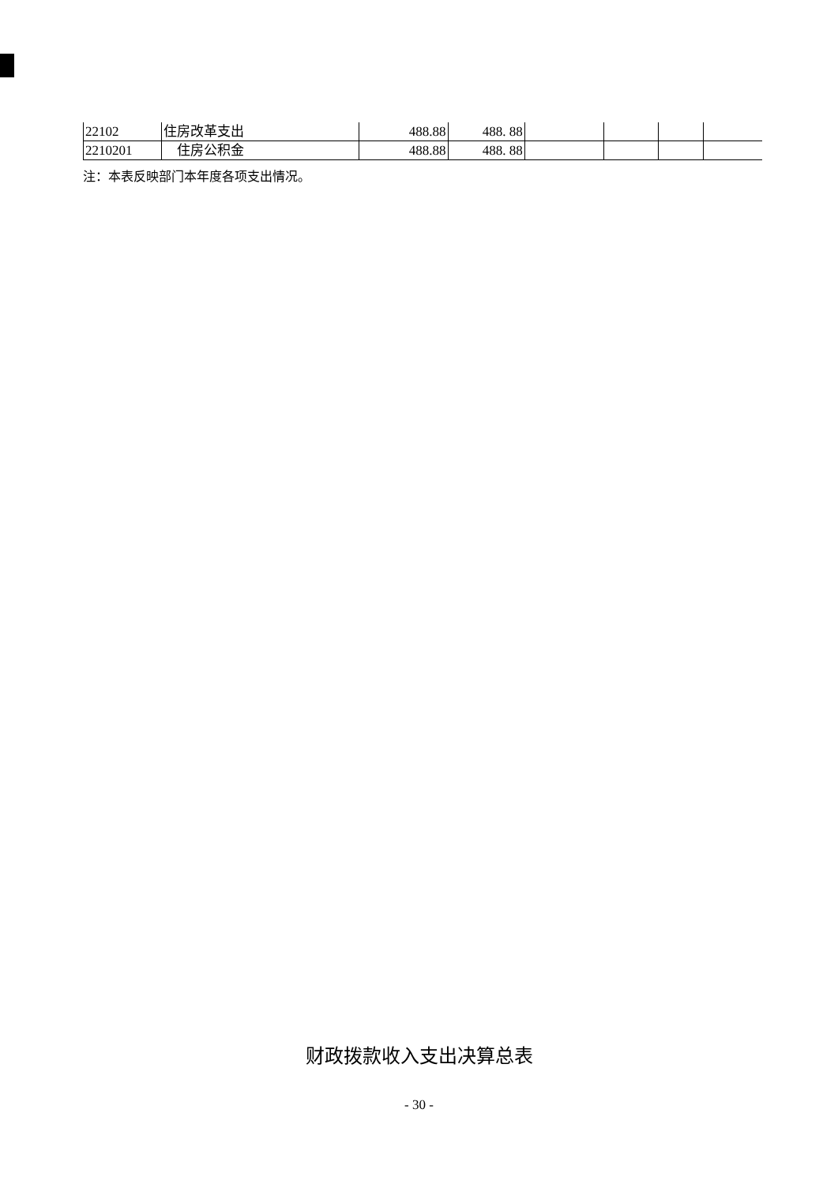| 22102 | 住房改革支出 | 488.88 | 488. 88 | | | | |
| 2210201 | 住房公积金 | 488.88 | 488. 88 | | | | |
注：本表反映部门本年度各项支出情况。
财政拨款收入支出决算总表
- 30 -